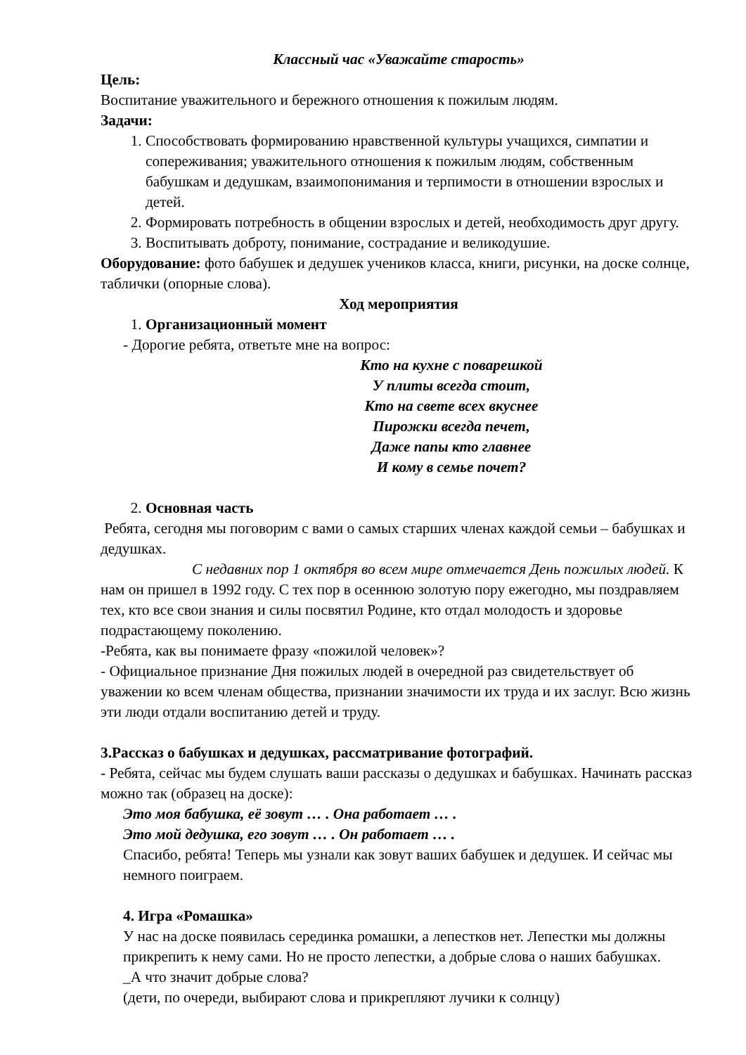Классный час «Уважайте старость»
Цель:
Воспитание уважительного и бережного отношения к пожилым людям.
Задачи:
1. Способствовать формированию нравственной культуры учащихся, симпатии и сопереживания; уважительного отношения к пожилым людям, собственным бабушкам и дедушкам, взаимопонимания и терпимости в отношении взрослых и детей.
2. Формировать потребность в общении взрослых и детей, необходимость друг другу.
3. Воспитывать доброту, понимание, сострадание и великодушие.
Оборудование: фото бабушек и дедушек учеников класса, книги, рисунки, на доске солнце, таблички (опорные слова).
Ход мероприятия
1. Организационный момент
- Дорогие ребята, ответьте мне на вопрос:
Кто на кухне с поварешкой
У плиты всегда стоит,
Кто на свете всех вкуснее
Пирожки всегда печет,
Даже папы кто главнее
И кому в семье почет?
2. Основная часть
Ребята, сегодня мы поговорим с вами о самых старших членах каждой семьи – бабушках и дедушках.
С недавних пор 1 октября во всем мире отмечается День пожилых людей. К нам он пришел в 1992 году. С тех пор в осеннюю золотую пору ежегодно, мы поздравляем тех, кто все свои знания и силы посвятил Родине, кто отдал молодость и здоровье подрастающему поколению.
-Ребята, как вы понимаете фразу «пожилой человек»?
- Официальное признание Дня пожилых людей в очередной раз свидетельствует об уважении ко всем членам общества, признании значимости их труда и их заслуг. Всю жизнь эти люди отдали воспитанию детей и труду.
3.Рассказ о бабушках и дедушках, рассматривание фотографий.
- Ребята, сейчас мы будем слушать ваши рассказы о дедушках и бабушках. Начинать рассказ можно так (образец на доске):
Это моя бабушка, её зовут … . Она работает … .
Это мой дедушка, его зовут … . Он работает … .
Спасибо, ребята! Теперь мы узнали как зовут ваших бабушек и дедушек. И сейчас мы немного поиграем.
4. Игра «Ромашка»
У нас на доске появилась серединка ромашки, а лепестков нет. Лепестки мы должны прикрепить к нему сами. Но не просто лепестки, а добрые слова о наших бабушках.
_А что значит добрые слова?
(дети, по очереди, выбирают слова и прикрепляют лучики к солнцу)